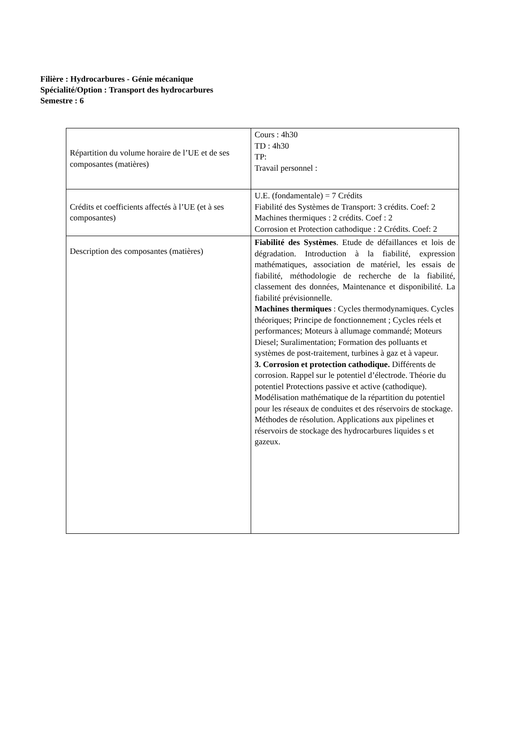Filière : Hydrocarbures - Génie mécanique
Spécialité/Option : Transport des hydrocarbures
Semestre : 6
| Répartition du volume horaire de l’UE et de ses composantes (matières) | Cours : 4h30 TD : 4h30 TP: Travail personnel : |
| Crédits et coefficients affectés à l’UE (et à ses composantes) | U.E. (fondamentale) = 7 Crédits Fiabilité des Systèmes de Transport: 3 crédits. Coef: 2 Machines thermiques : 2 crédits. Coef : 2 Corrosion et Protection cathodique : 2 Crédits. Coef: 2 |
| Description des composantes (matières) | Fiabilité des Systèmes . Etude de défaillances et lois de dégradation. Introduction à la fiabilité, expression mathématiques, association de matériel, les essais de fiabilité, méthodologie de recherche de la fiabilité, classement des données, Maintenance et disponibilité. La fiabilité prévisionnelle. Machines thermiques : Cycles thermodynamiques. Cycles théoriques; Principe de fonctionnement ; Cycles réels et performances; Moteurs à allumage commandé; Moteurs Diesel; Suralimentation; Formation des polluants et systèmes de post-traitement, turbines à gaz et à vapeur. 3. Corrosion et protection cathodique. Différents de corrosion. Rappel sur le potentiel d’électrode. Théorie du potentiel Protections passive et active (cathodique). Modélisation mathématique de la répartition du potentiel pour les réseaux de conduites et des réservoirs de stockage. Méthodes de résolution. Applications aux pipelines et réservoirs de stockage des hydrocarbures liquides s et gazeux. |